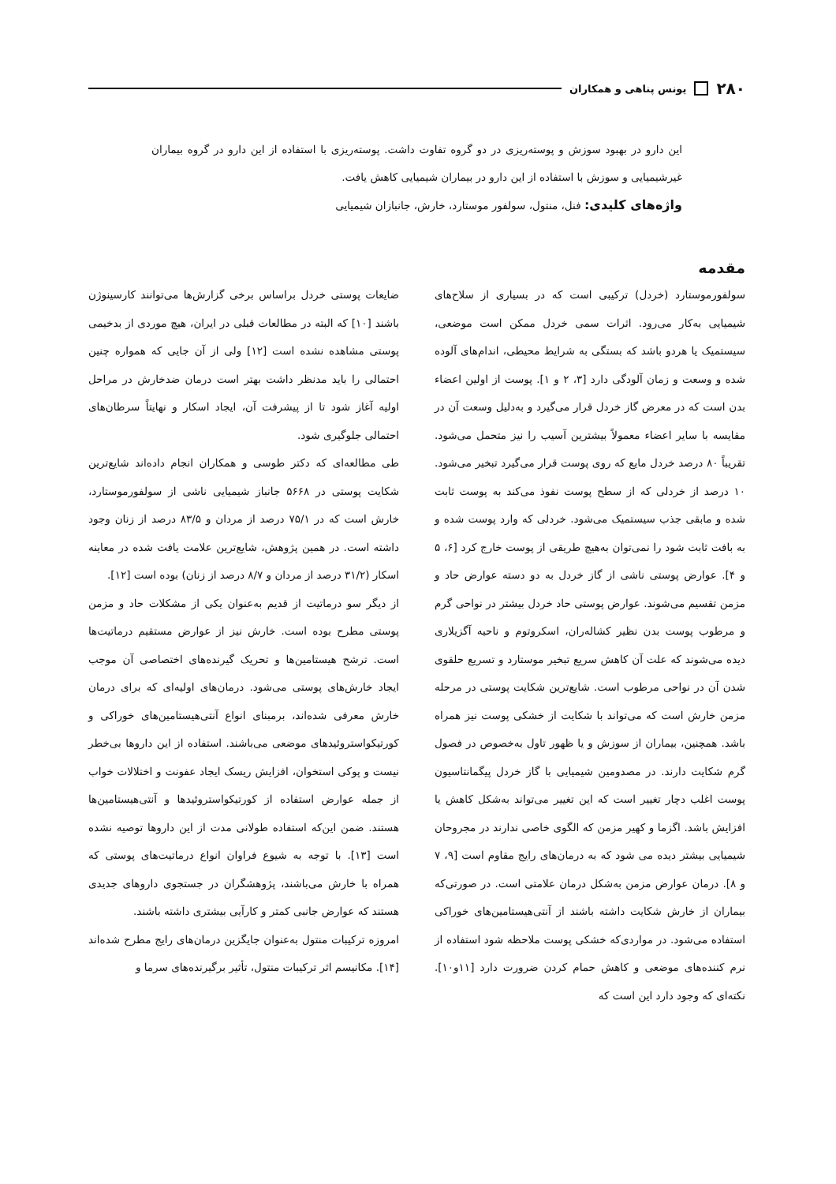۲۸۰ یونس پناهی و همکاران
این دارو در بهبود سوزش و پوسته‌ریزی در دو گروه تفاوت داشت. پوسته‌ریزی با استفاده از این دارو در گروه بیماران غیرشیمیایی و سوزش با استفاده از این دارو در بیماران شیمیایی کاهش یافت.
واژه‌های کلیدی: فنل، منتول، سولفور موستارد، خارش، جانبازان شیمیایی
مقدمه
سولفورموستارد (خردل) ترکیبی است که در بسیاری از سلاح‌های شیمیایی به‌کار می‌رود. اثرات سمی خردل ممکن است موضعی، سیستمیک یا هردو باشد که بستگی به شرایط محیطی، اندام‌های آلوده شده و وسعت و زمان آلودگی دارد [۳، ۲ و ۱]. پوست از اولین اعضاء بدن است که در معرض گاز خردل قرار می‌گیرد و به‌دلیل وسعت آن در مقایسه با سایر اعضاء معمولاً بیشترین آسیب را نیز متحمل می‌شود. تقریباً ۸۰ درصد خردل مایع که روی پوست قرار می‌گیرد تبخیر می‌شود. ۱۰ درصد از خردلی که از سطح پوست نفوذ می‌کند به پوست ثابت شده و مابقی جذب سیستمیک می‌شود. خردلی که وارد پوست شده و به بافت ثابت شود را نمی‌توان به‌هیچ طریقی از پوست خارج کرد [۶، ۵ و ۴]. عوارض پوستی ناشی از گاز خردل به دو دسته عوارض حاد و مزمن تقسیم می‌شوند. عوارض پوستی حاد خردل بیشتر در نواحی گرم و مرطوب پوست بدن نظیر کشاله‌ران، اسکروتوم و ناحیه آگزیلاری دیده می‌شوند که علت آن کاهش سریع تبخیر موستارد و تسریع حلقوی شدن آن در نواحی مرطوب است. شایع‌ترین شکایت پوستی در مرحله مزمن خارش است که می‌تواند با شکایت از خشکی پوست نیز همراه باشد. همچنین، بیماران از سوزش و یا ظهور تاول به‌خصوص در فصول گرم شکایت دارند. در مصدومین شیمیایی با گاز خردل پیگمانتاسیون پوست اغلب دچار تغییر است که این تغییر می‌تواند به‌شکل کاهش یا افزایش باشد. اگزما و کهیر مزمن که الگوی خاصی ندارند در مجروحان شیمیایی بیشتر دیده می شود که به درمان‌های رایج مقاوم است [۹، ۷ و ۸]. درمان عوارض مزمن به‌شکل درمان علامتی است. در صورتی‌که بیماران از خارش شکایت داشته باشند از آنتی‌هیستامین‌های خوراکی استفاده می‌شود. در مواردی‌که خشکی پوست ملاحظه شود استفاده از نرم کننده‌های موضعی و کاهش حمام کردن ضرورت دارد [۱۱و۱۰]. نکته‌ای که وجود دارد این است که
ضایعات پوستی خردل براساس برخی گزارش‌ها می‌توانند کارسینوژن باشند [۱۰] که البته در مطالعات قبلی در ایران، هیچ موردی از بدخیمی پوستی مشاهده نشده است [۱۲] ولی از آن جایی که همواره چنین احتمالی را باید مدنظر داشت بهتر است درمان ضدخارش در مراحل اولیه آغاز شود تا از پیشرفت آن، ایجاد اسکار و نهایتاً سرطان‌های احتمالی جلوگیری شود.
طی مطالعه‌ای که دکتر طوسی و همکاران انجام داده‌اند شایع‌ترین شکایت پوستی در ۵۶۶۸ جانباز شیمیایی ناشی از سولفورموستارد، خارش است که در ۷۵/۱ درصد از مردان و ۸۳/۵ درصد از زنان وجود داشته است. در همین پژوهش، شایع‌ترین علامت یافت شده در معاینه اسکار (۳۱/۲ درصد از مردان و ۸/۷ درصد از زنان) بوده است [۱۲].
از دیگر سو درماتیت از قدیم به‌عنوان یکی از مشکلات حاد و مزمن پوستی مطرح بوده است. خارش نیز از عوارض مستقیم درماتیت‌ها است. ترشح هیستامین‌ها و تحریک گیرنده‌های اختصاصی آن موجب ایجاد خارش‌های پوستی می‌شود. درمان‌های اولیه‌ای که برای درمان خارش معرفی شده‌اند، برمبنای انواع آنتی‌هیستامین‌های خوراکی و کورتیکواستروئیدهای موضعی می‌باشند. استفاده از این داروها بی‌خطر نیست و پوکی استخوان، افزایش ریسک ایجاد عفونت و اختلالات خواب از جمله عوارض استفاده از کورتیکواستروئیدها و آنتی‌هیستامین‌ها هستند. ضمن این‌که استفاده طولانی مدت از این داروها توصیه نشده است [۱۳]. با توجه به شیوع فراوان انواع درماتیت‌های پوستی که همراه با خارش می‌باشند، پژوهشگران در جستجوی داروهای جدیدی هستند که عوارض جانبی کمتر و کارآیی بیشتری داشته باشند.
امروزه ترکیبات منتول به‌عنوان جایگزین درمان‌های رایج مطرح شده‌اند [۱۴]. مکانیسم اثر ترکیبات منتول، تأثیر برگیرنده‌های سرما و